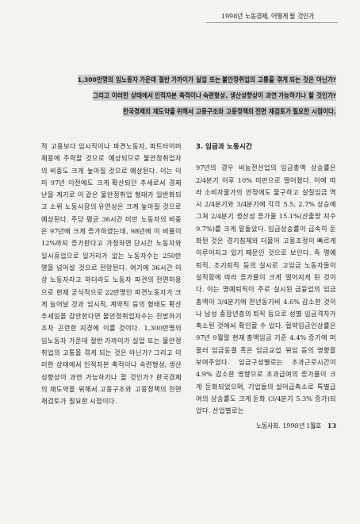1998년 노동경제, 어떻게 될 것인가
1,300만명의 임노동자 가운데 절반 가까이가 실업 또는 불안정취업의 고통을 겪게 되는 것은 아닌가?
그리고 이러한 상태에서 인적자본 축적이나 숙련형성, 생산성향상이 과연 가능하기나 할 것인가?
한국경제의 재도약을 위해서 고용구조와 고용정책의 전면 재검토가 필요한 시점이다.
적 고용보다 임시직이나 파견노동자, 파트타이머 채용에 주력할 것으로 예상되므로 불안정취업자의 비중도 크게 높아질 것으로 예상된다. 이는 이미 97년 이전에도 크게 확산되던 추세로서 경제난을 계기로 이 같은 불안정취업 형태가 일반화되고 소위 노동시장의 유연성은 크게 높아질 것으로 예상된다. 주당 평균 36시간 미만 노동자의 비중은 97년에 크게 증가하였는데, 98년에 이 비율이 12%까지 증가한다고 가정하면 단시간 노동자와 일시휴업으로 일거리가 없는 노동자수는 250만명을 넘어설 것으로 전망된다. 여기에 36시간 이상 노동자라고 하더라도 노동자 파견의 전면허용으로 현재 공식적으로 22만명인 파견노동자가 크게 늘어날 것과 임시직, 계약직 등의 형태도 확산 추세일을 감안한다면 불안정취업자수는 진방하기조차 곤란한 지경에 이를 것이다. 1,300만명의 임노동자 가운데 절반 가까이가 실업 또는 불안정취업의 고통을 겪게 되는 것은 아닌가? 그리고 이러한 상태에서 인적자본 축적이나 숙련형성, 생산성향상이 과연 가능하기나 할 것인가? 한국경제의 재도약을 위해서 고용구조와 고용정책의 전면 재검토가 필요한 시점이다.
3. 임금과 노동시간
97년의 경우 비농전산업의 임금총액 상승률은 2/4분기 이후 10% 미만으로 떨어졌다. 이에 따라 소비자물가의 안정에도 불구하고 실질임금 역시 2/4분기와 3/4분기에 각각 5.5, 2.7% 상승에 그쳐 2/4분기 생산성 증가율 15.1%(산출량 지수 9.7%)를 크게 밑돌았다. 임금상승률이 급속히 둔화된 것은 경기침체와 더불어 고용조정이 빠르게 이루어지고 있기 때문인 것으로 보인다. 즉 명예퇴직, 조기퇴직 등의 실시로 고임금 노동자들이 실직함에 따라 증가율이 크게 떨어지게 된 것이다. 이는 명예퇴직이 주로 실시된 금융업의 임금총액이 3/4분기에 전년동기비 4.6% 감소한 것이나 남성 중장년층의 퇴직 등으로 성별 임금격차가 축소된 것에서 확인할 수 있다. 협약임금인상률은 97년 9월말 현재 총액임금 기준 4.4% 증가에 머물러 임금동결 혹은 임금교섭 위임 등의 영향을 보여주었다. 임금구성별로는 초과근로시간이 4.9% 감소한 영향으로 초과급여의 증가율이 크게 둔화되었으며, 기업들의 실어급축소로 특별급여의 상승률도 크게 둔화 (3/4분기 5.3% 증가)되었다. 산업별로는
노동사회. 1998년 1월호 13